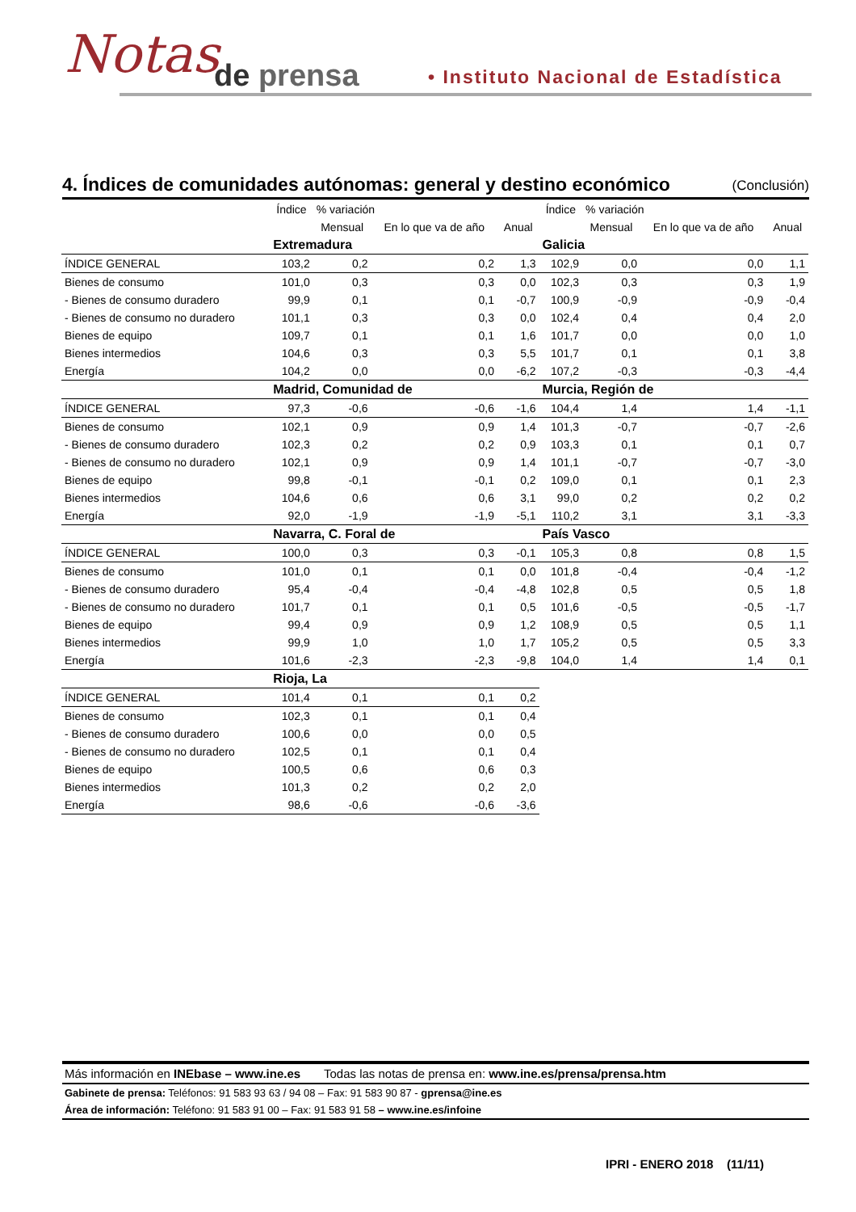Notas de prensa
• Instituto Nacional de Estadística
4. Índices de comunidades autónomas: general y destino económico (Conclusión)
| | Índice | % variación | | | Índice | % variación | | |
| --- | --- | --- | --- | --- | --- | --- | --- | --- |
| | | Mensual | En lo que va de año | Anual | | Mensual | En lo que va de año | Anual |
| | Extremadura | | | | Galicia | | | |
| ÍNDICE GENERAL | 103,2 | 0,2 | 0,2 | 1,3 | 102,9 | 0,0 | 0,0 | 1,1 |
| Bienes de consumo | 101,0 | 0,3 | 0,3 | 0,0 | 102,3 | 0,3 | 0,3 | 1,9 |
| - Bienes de consumo duradero | 99,9 | 0,1 | 0,1 | -0,7 | 100,9 | -0,9 | -0,9 | -0,4 |
| - Bienes de consumo no duradero | 101,1 | 0,3 | 0,3 | 0,0 | 102,4 | 0,4 | 0,4 | 2,0 |
| Bienes de equipo | 109,7 | 0,1 | 0,1 | 1,6 | 101,7 | 0,0 | 0,0 | 1,0 |
| Bienes intermedios | 104,6 | 0,3 | 0,3 | 5,5 | 101,7 | 0,1 | 0,1 | 3,8 |
| Energía | 104,2 | 0,0 | 0,0 | -6,2 | 107,2 | -0,3 | -0,3 | -4,4 |
| | Madrid, Comunidad de | | | | Murcia, Región de | | | |
| ÍNDICE GENERAL | 97,3 | -0,6 | -0,6 | -1,6 | 104,4 | 1,4 | 1,4 | -1,1 |
| Bienes de consumo | 102,1 | 0,9 | 0,9 | 1,4 | 101,3 | -0,7 | -0,7 | -2,6 |
| - Bienes de consumo duradero | 102,3 | 0,2 | 0,2 | 0,9 | 103,3 | 0,1 | 0,1 | 0,7 |
| - Bienes de consumo no duradero | 102,1 | 0,9 | 0,9 | 1,4 | 101,1 | -0,7 | -0,7 | -3,0 |
| Bienes de equipo | 99,8 | -0,1 | -0,1 | 0,2 | 109,0 | 0,1 | 0,1 | 2,3 |
| Bienes intermedios | 104,6 | 0,6 | 0,6 | 3,1 | 99,0 | 0,2 | 0,2 | 0,2 |
| Energía | 92,0 | -1,9 | -1,9 | -5,1 | 110,2 | 3,1 | 3,1 | -3,3 |
| | Navarra, C. Foral de | | | | País Vasco | | | |
| ÍNDICE GENERAL | 100,0 | 0,3 | 0,3 | -0,1 | 105,3 | 0,8 | 0,8 | 1,5 |
| Bienes de consumo | 101,0 | 0,1 | 0,1 | 0,0 | 101,8 | -0,4 | -0,4 | -1,2 |
| - Bienes de consumo duradero | 95,4 | -0,4 | -0,4 | -4,8 | 102,8 | 0,5 | 0,5 | 1,8 |
| - Bienes de consumo no duradero | 101,7 | 0,1 | 0,1 | 0,5 | 101,6 | -0,5 | -0,5 | -1,7 |
| Bienes de equipo | 99,4 | 0,9 | 0,9 | 1,2 | 108,9 | 0,5 | 0,5 | 1,1 |
| Bienes intermedios | 99,9 | 1,0 | 1,0 | 1,7 | 105,2 | 0,5 | 0,5 | 3,3 |
| Energía | 101,6 | -2,3 | -2,3 | -9,8 | 104,0 | 1,4 | 1,4 | 0,1 |
| | Rioja, La | | | | | | | |
| ÍNDICE GENERAL | 101,4 | 0,1 | 0,1 | 0,2 | | | | |
| Bienes de consumo | 102,3 | 0,1 | 0,1 | 0,4 | | | | |
| - Bienes de consumo duradero | 100,6 | 0,0 | 0,0 | 0,5 | | | | |
| - Bienes de consumo no duradero | 102,5 | 0,1 | 0,1 | 0,4 | | | | |
| Bienes de equipo | 100,5 | 0,6 | 0,6 | 0,3 | | | | |
| Bienes intermedios | 101,3 | 0,2 | 0,2 | 2,0 | | | | |
| Energía | 98,6 | -0,6 | -0,6 | -3,6 | | | | |
Más información en INEbase – www.ine.es Todas las notas de prensa en: www.ine.es/prensa/prensa.htm
Gabinete de prensa: Teléfonos: 91 583 93 63 / 94 08 – Fax: 91 583 90 87 - gprensa@ine.es
Área de información: Teléfono: 91 583 91 00 – Fax: 91 583 91 58 – www.ine.es/infoine
IPRI - ENERO 2018 (11/11)